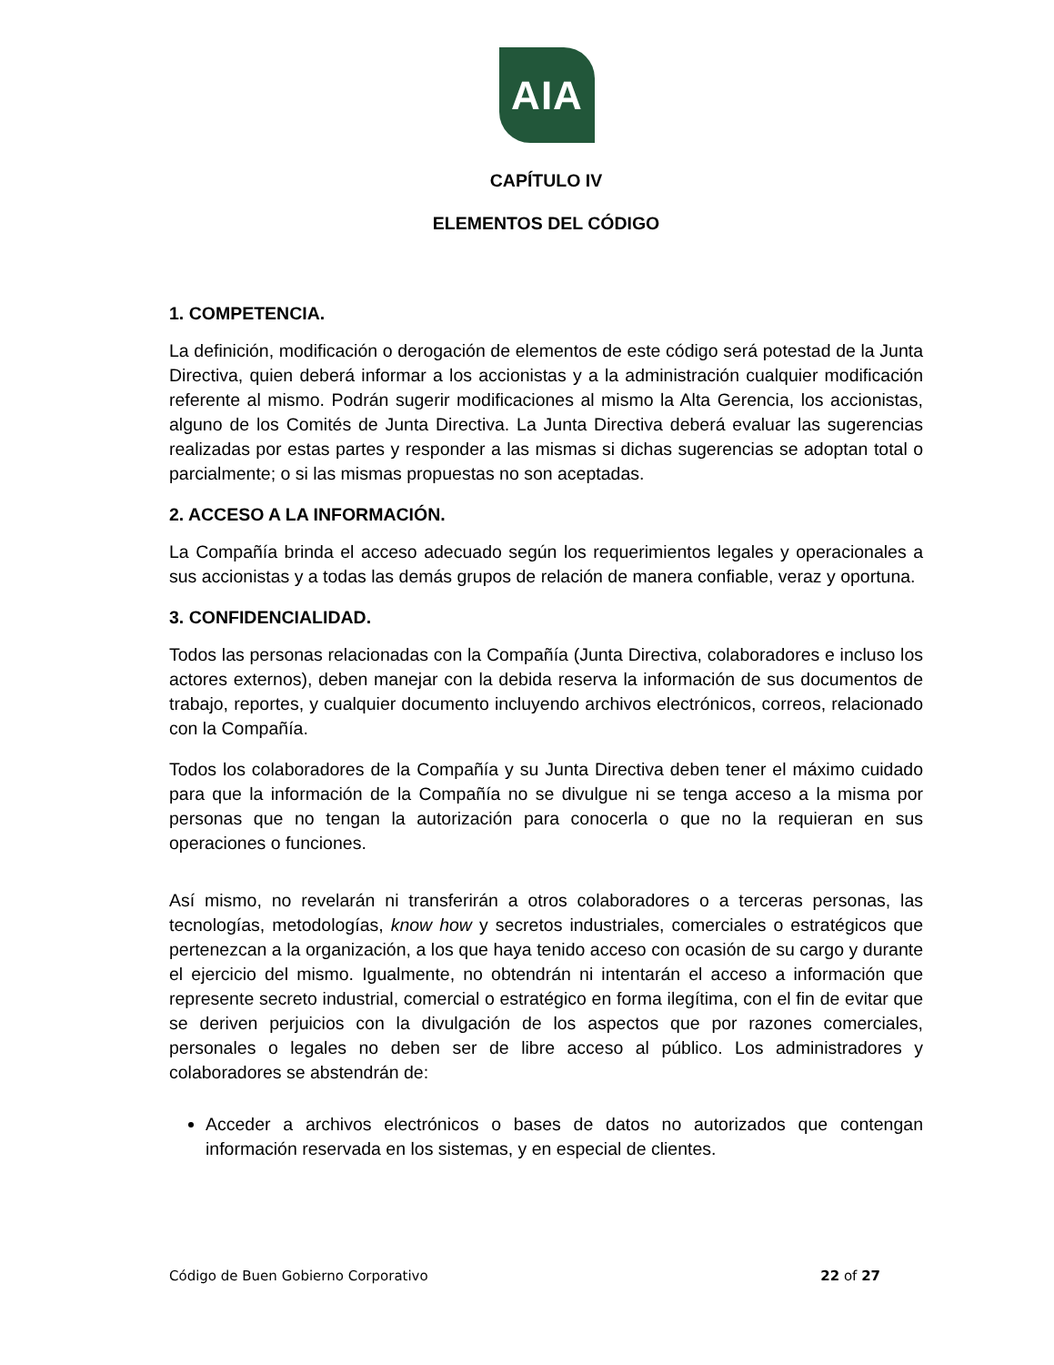AIA
CAPÍTULO IV
ELEMENTOS DEL CÓDIGO
1. COMPETENCIA.
La definición, modificación o derogación de elementos de este código será potestad de la Junta Directiva, quien deberá informar a los accionistas y a la administración cualquier modificación referente al mismo. Podrán sugerir modificaciones al mismo la Alta Gerencia, los accionistas, alguno de los Comités de Junta Directiva. La Junta Directiva deberá evaluar las sugerencias realizadas por estas partes y responder a las mismas si dichas sugerencias se adoptan total o parcialmente; o si las mismas propuestas no son aceptadas.
2. ACCESO A LA INFORMACIÓN.
La Compañía brinda el acceso adecuado según los requerimientos legales y operacionales a sus accionistas y a todas las demás grupos de relación de manera confiable, veraz y oportuna.
3. CONFIDENCIALIDAD.
Todos las personas relacionadas con la Compañía (Junta Directiva, colaboradores e incluso los actores externos), deben manejar con la debida reserva la información de sus documentos de trabajo, reportes, y cualquier documento incluyendo archivos electrónicos, correos, relacionado con la Compañía.
Todos los colaboradores de la Compañía y su Junta Directiva deben tener el máximo cuidado para que la información de la Compañía no se divulgue ni se tenga acceso a la misma por personas que no tengan la autorización para conocerla o que no la requieran en sus operaciones o funciones.
Así mismo, no revelarán ni transferirán a otros colaboradores o a terceras personas, las tecnologías, metodologías, know how y secretos industriales, comerciales o estratégicos que pertenezcan a la organización, a los que haya tenido acceso con ocasión de su cargo y durante el ejercicio del mismo. Igualmente, no obtendrán ni intentarán el acceso a información que represente secreto industrial, comercial o estratégico en forma ilegítima, con el fin de evitar que se deriven perjuicios con la divulgación de los aspectos que por razones comerciales, personales o legales no deben ser de libre acceso al público. Los administradores y colaboradores se abstendrán de:
Acceder a archivos electrónicos o bases de datos no autorizados que contengan información reservada en los sistemas, y en especial de clientes.
Código de Buen Gobierno Corporativo 22 of 27